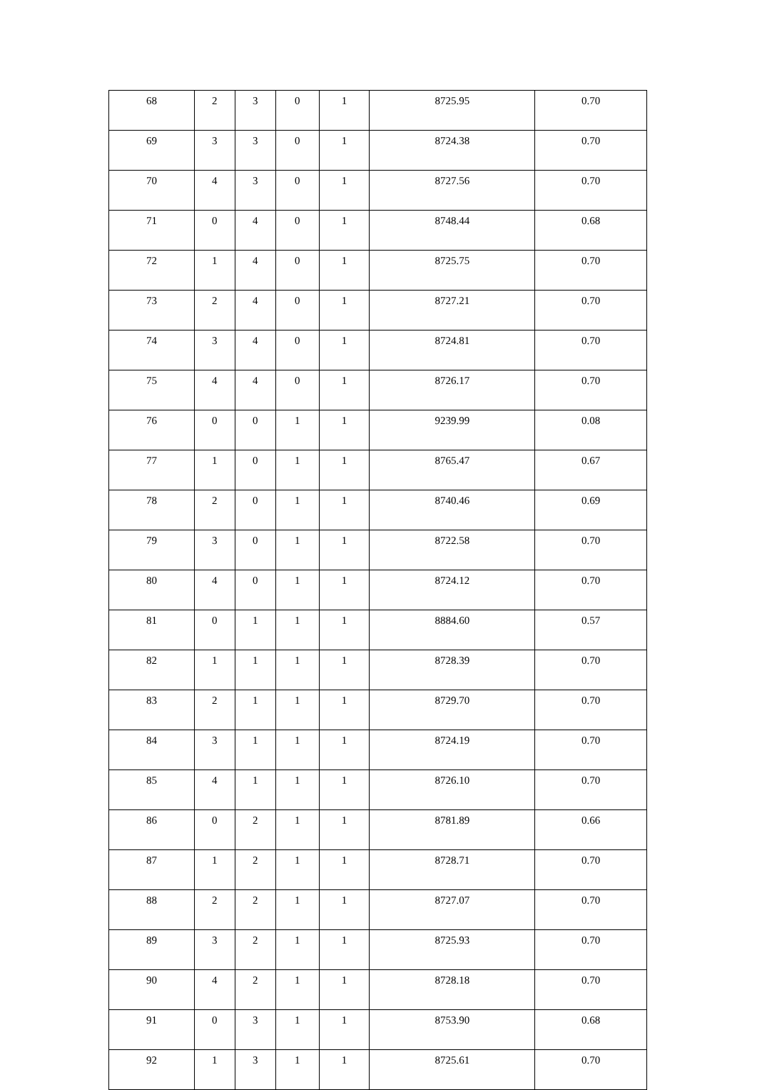| 68 | 2 | 3 | 0 | 1 | 8725.95 | 0.70 |
| 69 | 3 | 3 | 0 | 1 | 8724.38 | 0.70 |
| 70 | 4 | 3 | 0 | 1 | 8727.56 | 0.70 |
| 71 | 0 | 4 | 0 | 1 | 8748.44 | 0.68 |
| 72 | 1 | 4 | 0 | 1 | 8725.75 | 0.70 |
| 73 | 2 | 4 | 0 | 1 | 8727.21 | 0.70 |
| 74 | 3 | 4 | 0 | 1 | 8724.81 | 0.70 |
| 75 | 4 | 4 | 0 | 1 | 8726.17 | 0.70 |
| 76 | 0 | 0 | 1 | 1 | 9239.99 | 0.08 |
| 77 | 1 | 0 | 1 | 1 | 8765.47 | 0.67 |
| 78 | 2 | 0 | 1 | 1 | 8740.46 | 0.69 |
| 79 | 3 | 0 | 1 | 1 | 8722.58 | 0.70 |
| 80 | 4 | 0 | 1 | 1 | 8724.12 | 0.70 |
| 81 | 0 | 1 | 1 | 1 | 8884.60 | 0.57 |
| 82 | 1 | 1 | 1 | 1 | 8728.39 | 0.70 |
| 83 | 2 | 1 | 1 | 1 | 8729.70 | 0.70 |
| 84 | 3 | 1 | 1 | 1 | 8724.19 | 0.70 |
| 85 | 4 | 1 | 1 | 1 | 8726.10 | 0.70 |
| 86 | 0 | 2 | 1 | 1 | 8781.89 | 0.66 |
| 87 | 1 | 2 | 1 | 1 | 8728.71 | 0.70 |
| 88 | 2 | 2 | 1 | 1 | 8727.07 | 0.70 |
| 89 | 3 | 2 | 1 | 1 | 8725.93 | 0.70 |
| 90 | 4 | 2 | 1 | 1 | 8728.18 | 0.70 |
| 91 | 0 | 3 | 1 | 1 | 8753.90 | 0.68 |
| 92 | 1 | 3 | 1 | 1 | 8725.61 | 0.70 |